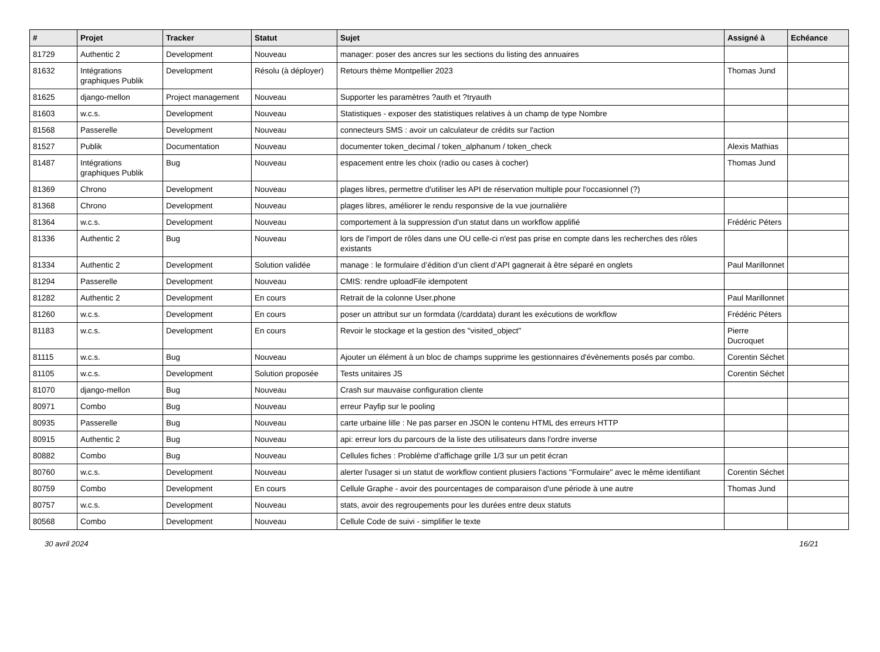| # | Projet | Tracker | Statut | Sujet | Assigné à | Echéance |
| --- | --- | --- | --- | --- | --- | --- |
| 81729 | Authentic 2 | Development | Nouveau | manager: poser des ancres sur les sections du listing des annuaires | | |
| 81632 | Intégrations graphiques Publik | Development | Résolu (à déployer) | Retours thème Montpellier 2023 | Thomas Jund | |
| 81625 | django-mellon | Project management | Nouveau | Supporter les paramètres ?auth et ?tryauth | | |
| 81603 | w.c.s. | Development | Nouveau | Statistiques - exposer des statistiques relatives à un champ de type Nombre | | |
| 81568 | Passerelle | Development | Nouveau | connecteurs SMS : avoir un calculateur de crédits sur l'action | | |
| 81527 | Publik | Documentation | Nouveau | documenter token_decimal / token_alphanum / token_check | Alexis Mathias | |
| 81487 | Intégrations graphiques Publik | Bug | Nouveau | espacement entre les choix (radio ou cases à cocher) | Thomas Jund | |
| 81369 | Chrono | Development | Nouveau | plages libres, permettre d'utiliser les API de réservation multiple pour l'occasionnel (?) | | |
| 81368 | Chrono | Development | Nouveau | plages libres, améliorer le rendu responsive de la vue journalière | | |
| 81364 | w.c.s. | Development | Nouveau | comportement à la suppression d'un statut dans un workflow applifié | Frédéric Péters | |
| 81336 | Authentic 2 | Bug | Nouveau | lors de l'import de rôles dans une OU celle-ci n'est pas prise en compte dans les recherches des rôles existants | | |
| 81334 | Authentic 2 | Development | Solution validée | manage : le formulaire d’édition d’un client d’API gagnerait à être séparé en onglets | Paul Marillonnet | |
| 81294 | Passerelle | Development | Nouveau | CMIS: rendre uploadFile idempotent | | |
| 81282 | Authentic 2 | Development | En cours | Retrait de la colonne User.phone | Paul Marillonnet | |
| 81260 | w.c.s. | Development | En cours | poser un attribut sur un formdata (/carddata) durant les exécutions de workflow | Frédéric Péters | |
| 81183 | w.c.s. | Development | En cours | Revoir le stockage et la gestion des "visited_object" | Pierre Ducroquet | |
| 81115 | w.c.s. | Bug | Nouveau | Ajouter un élément à un bloc de champs supprime les gestionnaires d'évènements posés par combo. | Corentin Séchet | |
| 81105 | w.c.s. | Development | Solution proposée | Tests unitaires JS | Corentin Séchet | |
| 81070 | django-mellon | Bug | Nouveau | Crash sur mauvaise configuration cliente | | |
| 80971 | Combo | Bug | Nouveau | erreur Payfip sur le pooling | | |
| 80935 | Passerelle | Bug | Nouveau | carte urbaine lille : Ne pas parser en JSON le contenu HTML des erreurs HTTP | | |
| 80915 | Authentic 2 | Bug | Nouveau | api: erreur lors du parcours de la liste des utilisateurs dans l'ordre inverse | | |
| 80882 | Combo | Bug | Nouveau | Cellules fiches : Problème d'affichage grille 1/3 sur un petit écran | | |
| 80760 | w.c.s. | Development | Nouveau | alerter l'usager si un statut de workflow contient plusiers l'actions "Formulaire" avec le même identifiant | Corentin Séchet | |
| 80759 | Combo | Development | En cours | Cellule Graphe - avoir des pourcentages de comparaison d'une période à une autre | Thomas Jund | |
| 80757 | w.c.s. | Development | Nouveau | stats, avoir des regroupements pour les durées entre deux statuts | | |
| 80568 | Combo | Development | Nouveau | Cellule Code de suivi - simplifier le texte | | |
30 avril 2024 16/21